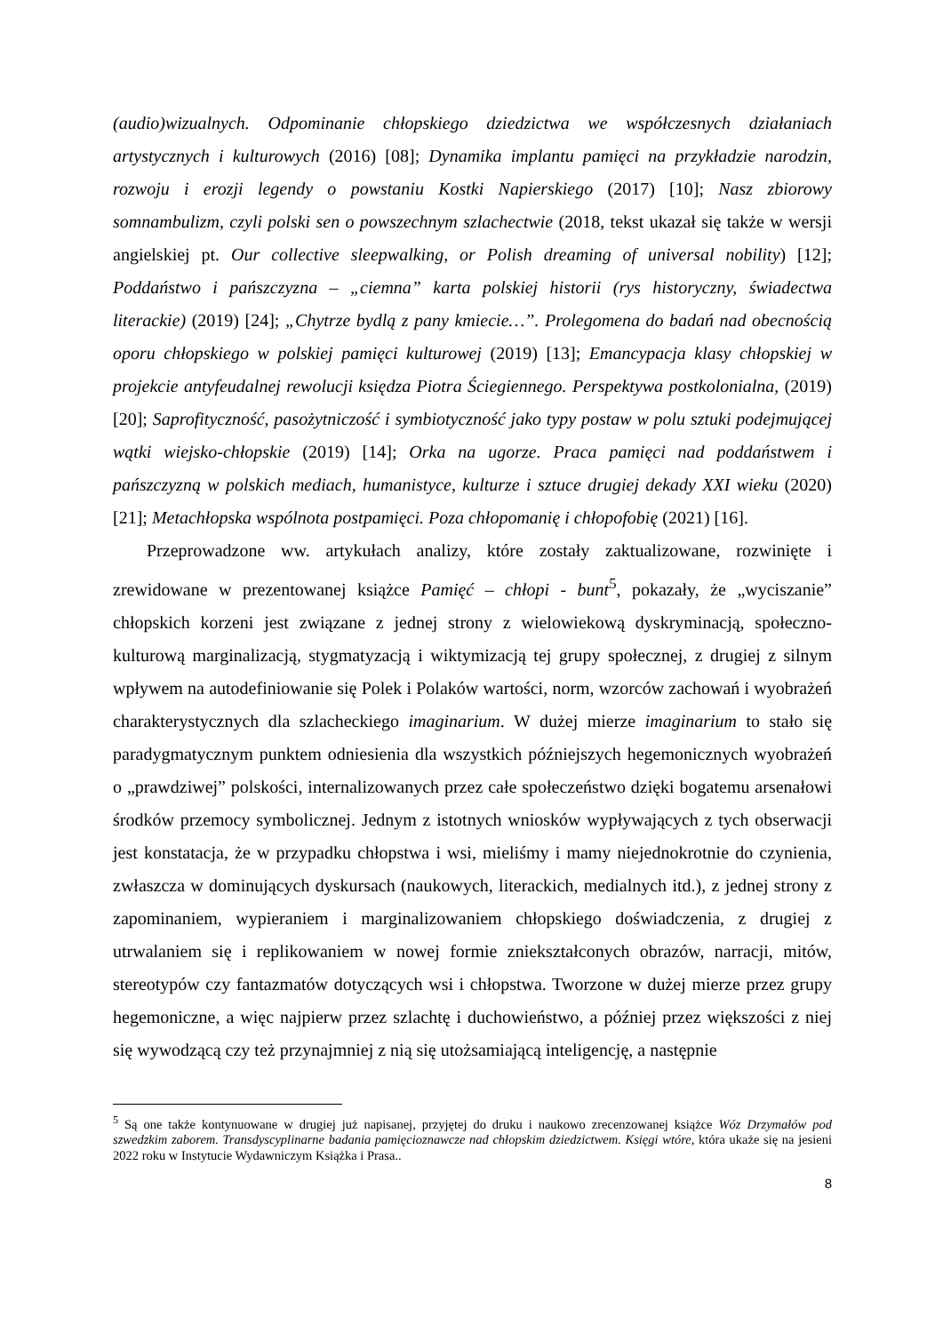(audio)wizualnych. Odpominanie chłopskiego dziedzictwa we współczesnych działaniach artystycznych i kulturowych (2016) [08]; Dynamika implantu pamięci na przykładzie narodzin, rozwoju i erozji legendy o powstaniu Kostki Napierskiego (2017) [10]; Nasz zbiorowy somnambulizm, czyli polski sen o powszechnym szlachectwie (2018, tekst ukazał się także w wersji angielskiej pt. Our collective sleepwalking, or Polish dreaming of universal nobility) [12]; Poddaństwo i pańszczyzna – „ciemna” karta polskiej historii (rys historyczny, świadectwa literackie) (2019) [24]; „Chytrze bydlą z pany kmiecie…”. Prolegomena do badań nad obecnością oporu chłopskiego w polskiej pamięci kulturowej (2019) [13]; Emancypacja klasy chłopskiej w projekcie antyfeudalnej rewolucji księdza Piotra Ściegiennego. Perspektywa postkolonialna, (2019) [20]; Saprofityczność, pasożytniczość i symbiotyczność jako typy postaw w polu sztuki podejmującej wątki wiejsko-chłopskie (2019) [14]; Orka na ugorze. Praca pamięci nad poddaństwem i pańszczyzną w polskich mediach, humanistyce, kulturze i sztuce drugiej dekady XXI wieku (2020) [21]; Metachłopska wspólnota postpamięci. Poza chłopomanię i chłopofobię (2021) [16].
Przeprowadzone ww. artykułach analizy, które zostały zaktualizowane, rozwinięte i zrewidowane w prezentowanej książce Pamięć – chłopi - bunt<sup>5</sup>, pokazały, że „wyciszanie” chłopskich korzeni jest związane z jednej strony z wielowiekową dyskryminacją, społeczno-kulturową marginalizacją, stygmatyzacją i wiktymizacją tej grupy społecznej, z drugiej z silnym wpływem na autodefiniowanie się Polek i Polaków wartości, norm, wzorców zachowań i wyobrażeń charakterystycznych dla szlacheckiego imaginarium. W dużej mierze imaginarium to stało się paradygmatycznym punktem odniesienia dla wszystkich późniejszych hegemonicznych wyobrażeń o „prawdziwej” polskości, internalizowanych przez całe społeczeństwo dzięki bogatemu arsenałowi środków przemocy symbolicznej. Jednym z istotnych wniosków wypływających z tych obserwacji jest konstatacja, że w przypadku chłopstwa i wsi, mieliśmy i mamy niejednokrotnie do czynienia, zwłaszcza w dominujących dyskursach (naukowych, literackich, medialnych itd.), z jednej strony z zapominaniem, wypieraniem i marginalizowaniem chłopskiego doświadczenia, z drugiej z utrwalaniem się i replikowaniem w nowej formie zniekształconych obrazów, narracji, mitów, stereotypów czy fantazmatów dotyczących wsi i chłopstwa. Tworzone w dużej mierze przez grupy hegemoniczne, a więc najpierw przez szlachtę i duchowieństwo, a później przez większości z niej się wywodzącą czy też przynajmniej z nią się utożsamiającą inteligencję, a następnie
<sup>5</sup> Są one także kontynuowane w drugiej już napisanej, przyjętej do druku i naukowo zrecenzowanej książce Wóz Drzymałów pod szwedzkim zaborem. Transdyscyplinarne badania pamięcioznawcze nad chłopskim dziedzictwem. Księgi wtóre, która ukaże się na jesieni 2022 roku w Instytucie Wydawniczym Książka i Prasa..
8